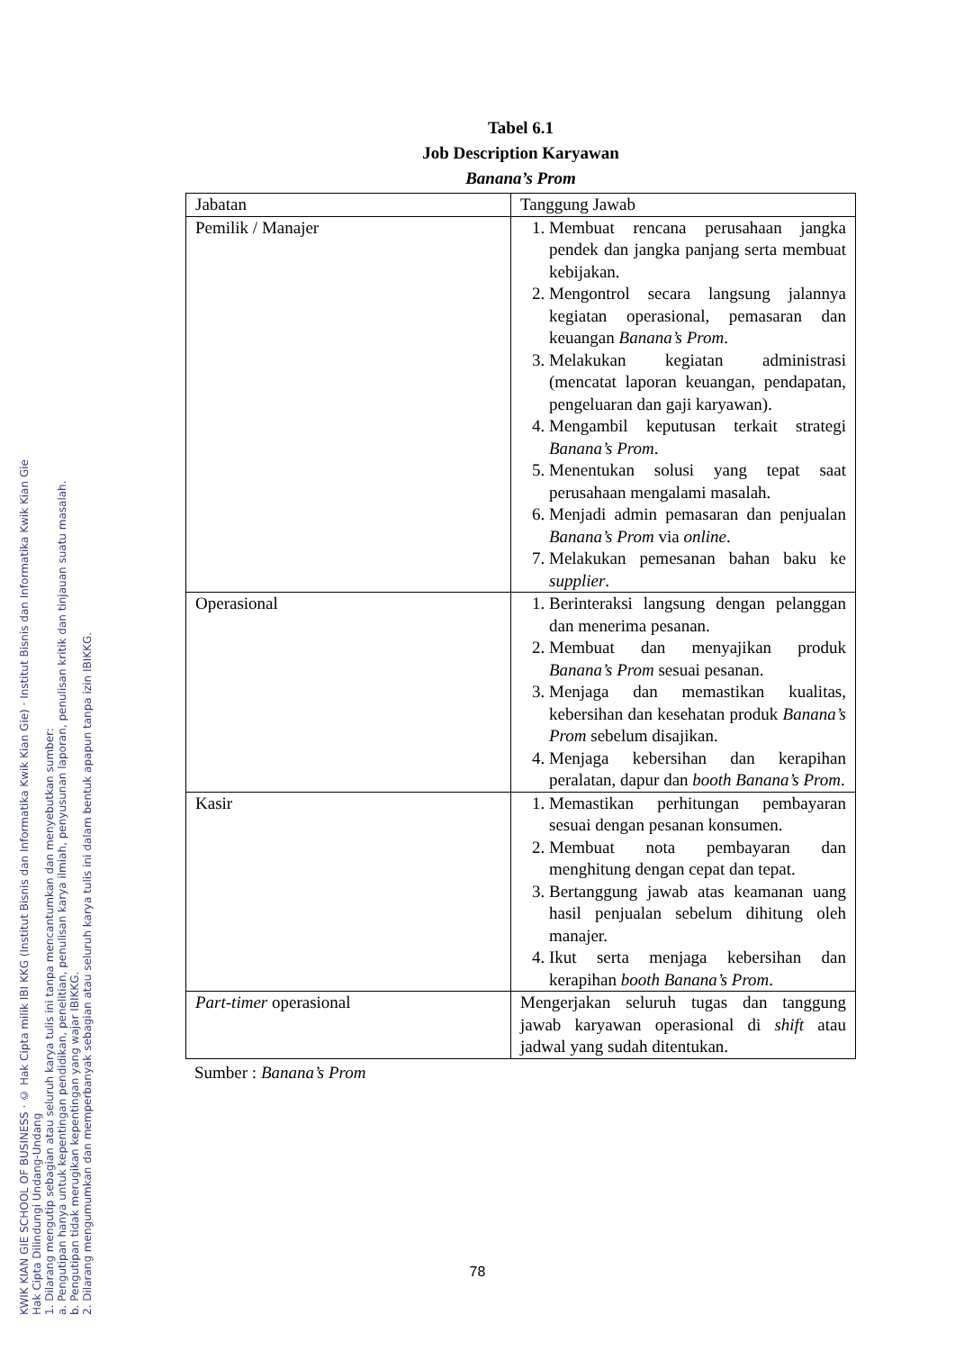KWIK KIAN GIE SCHOOL OF BUSINESS · © Hak Cipta milik IBI KKG (Institut Bisnis dan Informatika Kwik Kian Gie) · Institut Bisnis dan Informatika Kwik Kian Gie
Hak Cipta Dilindungi Undang-Undang
1. Dilarang mengutip sebagian atau seluruh karya tulis ini tanpa mencantumkan dan menyebutkan sumber:
a. Pengutipan hanya untuk kepentingan pendidikan, penelitian, penulisan karya ilmiah, penyusunan laporan, penulisan kritik dan tinjauan suatu masalah.
b. Pengutipan tidak merugikan kepentingan yang wajar IBIKKG.
2. Dilarang mengumumkan dan memperbanyak sebagian atau seluruh karya tulis ini dalam bentuk apapun tanpa izin IBIKKG.
Tabel 6.1
Job Description Karyawan
Banana’s Prom
| Jabatan | Tanggung Jawab |
| Pemilik / Manajer | 1. Membuat rencana perusahaan jangka pendek dan jangka panjang serta membuat kebijakan. 2. Mengontrol secara langsung jalannya kegiatan operasional, pemasaran dan keuangan Banana’s Prom . 3. Melakukan kegiatan administrasi (mencatat laporan keuangan, pendapatan, pengeluaran dan gaji karyawan). 4. Mengambil keputusan terkait strategi Banana’s Prom . 5. Menentukan solusi yang tepat saat perusahaan mengalami masalah. 6. Menjadi admin pemasaran dan penjualan Banana’s Prom via online . 7. Melakukan pemesanan bahan baku ke supplier . |
| Operasional | 1. Berinteraksi langsung dengan pelanggan dan menerima pesanan. 2. Membuat dan menyajikan produk Banana’s Prom sesuai pesanan. 3. Menjaga dan memastikan kualitas, kebersihan dan kesehatan produk Banana’s Prom sebelum disajikan. 4. Menjaga kebersihan dan kerapihan peralatan, dapur dan booth Banana’s Prom . |
| Kasir | 1. Memastikan perhitungan pembayaran sesuai dengan pesanan konsumen. 2. Membuat nota pembayaran dan menghitung dengan cepat dan tepat. 3. Bertanggung jawab atas keamanan uang hasil penjualan sebelum dihitung oleh manajer. 4. Ikut serta menjaga kebersihan dan kerapihan booth Banana’s Prom . |
| Part-timer operasional | Mengerjakan seluruh tugas dan tanggung jawab karyawan operasional di shift atau jadwal yang sudah ditentukan. |
Sumber : Banana’s Prom
78